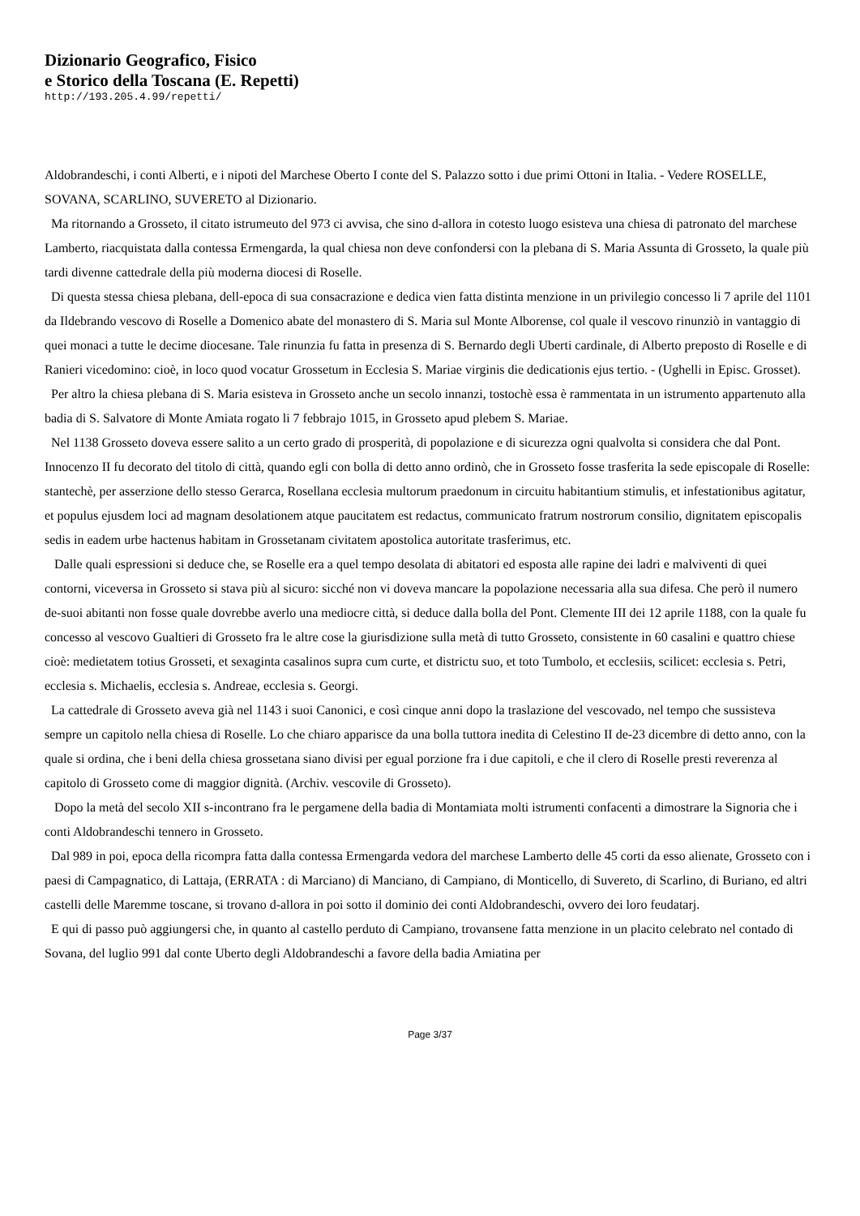Dizionario Geografico, Fisico
e Storico della Toscana (E. Repetti)
http://193.205.4.99/repetti/
Aldobrandeschi, i conti Alberti, e i nipoti del Marchese Oberto I conte del S. Palazzo sotto i due primi Ottoni in Italia. - Vedere ROSELLE, SOVANA, SCARLINO, SUVERETO al Dizionario.
Ma ritornando a Grosseto, il citato istrumeuto del 973 ci avvisa, che sino d-allora in cotesto luogo esisteva una chiesa di patronato del marchese Lamberto, riacquistata dalla contessa Ermengarda, la qual chiesa non deve confondersi con la plebana di S. Maria Assunta di Grosseto, la quale più tardi divenne cattedrale della più moderna diocesi di Roselle.
Di questa stessa chiesa plebana, dell-epoca di sua consacrazione e dedica vien fatta distinta menzione in un privilegio concesso li 7 aprile del 1101 da Ildebrando vescovo di Roselle a Domenico abate del monastero di S. Maria sul Monte Alborense, col quale il vescovo rinunziò in vantaggio di quei monaci a tutte le decime diocesane. Tale rinunzia fu fatta in presenza di S. Bernardo degli Uberti cardinale, di Alberto preposto di Roselle e di Ranieri vicedomino: cioè, in loco quod vocatur Grossetum in Ecclesia S. Mariae virginis die dedicationis ejus tertio. - (Ughelli in Episc. Grosset).
Per altro la chiesa plebana di S. Maria esisteva in Grosseto anche un secolo innanzi, tostochè essa è rammentata in un istrumento appartenuto alla badia di S. Salvatore di Monte Amiata rogato li 7 febbrajo 1015, in Grosseto apud plebem S. Mariae.
Nel 1138 Grosseto doveva essere salito a un certo grado di prosperità, di popolazione e di sicurezza ogni qualvolta si considera che dal Pont. Innocenzo II fu decorato del titolo di città, quando egli con bolla di detto anno ordinò, che in Grosseto fosse trasferita la sede episcopale di Roselle: stantechè, per asserzione dello stesso Gerarca, Rosellana ecclesia multorum praedonum in circuitu habitantium stimulis, et infestationibus agitatur, et populus ejusdem loci ad magnam desolationem atque paucitatem est redactus, communicato fratrum nostrorum consilio, dignitatem episcopalis sedis in eadem urbe hactenus habitam in Grossetanam civitatem apostolica autoritate trasferimus, etc.
Dalle quali espressioni si deduce che, se Roselle era a quel tempo desolata di abitatori ed esposta alle rapine dei ladri e malviventi di quei contorni, viceversa in Grosseto si stava più al sicuro: sicché non vi doveva mancare la popolazione necessaria alla sua difesa. Che però il numero de-suoi abitanti non fosse quale dovrebbe averlo una mediocre città, si deduce dalla bolla del Pont. Clemente III dei 12 aprile 1188, con la quale fu concesso al vescovo Gualtieri di Grosseto fra le altre cose la giurisdizione sulla metà di tutto Grosseto, consistente in 60 casalini e quattro chiese cioè: medietatem totius Grosseti, et sexaginta casalinos supra cum curte, et districtu suo, et toto Tumbolo, et ecclesiis, scilicet: ecclesia s. Petri, ecclesia s. Michaelis, ecclesia s. Andreae, ecclesia s. Georgi.
La cattedrale di Grosseto aveva già nel 1143 i suoi Canonici, e così cinque anni dopo la traslazione del vescovado, nel tempo che sussisteva sempre un capitolo nella chiesa di Roselle. Lo che chiaro apparisce da una bolla tuttora inedita di Celestino II de-23 dicembre di detto anno, con la quale si ordina, che i beni della chiesa grossetana siano divisi per egual porzione fra i due capitoli, e che il clero di Roselle presti reverenza al capitolo di Grosseto come di maggior dignità. (Archiv. vescovile di Grosseto).
Dopo la metà del secolo XII s-incontrano fra le pergamene della badia di Montamiata molti istrumenti confacenti a dimostrare la Signoria che i conti Aldobrandeschi tennero in Grosseto.
Dal 989 in poi, epoca della ricompra fatta dalla contessa Ermengarda vedora del marchese Lamberto delle 45 corti da esso alienate, Grosseto con i paesi di Campagnatico, di Lattaja, (ERRATA : di Marciano) di Manciano, di Campiano, di Monticello, di Suvereto, di Scarlino, di Buriano, ed altri castelli delle Maremme toscane, si trovano d-allora in poi sotto il dominio dei conti Aldobrandeschi, ovvero dei loro feudatarj.
E qui di passo può aggiungersi che, in quanto al castello perduto di Campiano, trovansene fatta menzione in un placito celebrato nel contado di Sovana, del luglio 991 dal conte Uberto degli Aldobrandeschi a favore della badia Amiatina per
Page 3/37